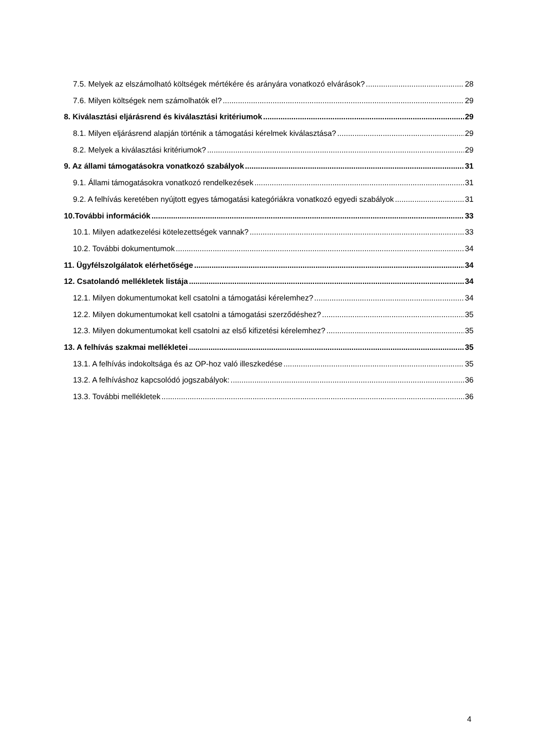7.5. Melyek az elszámolható költségek mértékére és arányára vonatkozó elvárások? 28
7.6. Milyen költségek nem számolhatók el? 29
8. Kiválasztási eljárásrend és kiválasztási kritériumok 29
8.1. Milyen eljárásrend alapján történik a támogatási kérelmek kiválasztása? 29
8.2. Melyek a kiválasztási kritériumok? 29
9. Az állami támogatásokra vonatkozó szabályok 31
9.1. Állami támogatásokra vonatkozó rendelkezések 31
9.2. A felhívás keretében nyújtott egyes támogatási kategóriákra vonatkozó egyedi szabályok 31
10.További információk 33
10.1. Milyen adatkezelési kötelezettségek vannak? 33
10.2. További dokumentumok 34
11. Ügyfélszolgálatok elérhetősége 34
12. Csatolandó mellékletek listája 34
12.1. Milyen dokumentumokat kell csatolni a támogatási kérelemhez? 34
12.2. Milyen dokumentumokat kell csatolni a támogatási szerződéshez? 35
12.3. Milyen dokumentumokat kell csatolni az első kifizetési kérelemhez? 35
13. A felhívás szakmai mellékletei 35
13.1. A felhívás indokoltsága és az OP-hoz való illeszkedése 35
13.2. A felhíváshoz kapcsolódó jogszabályok: 36
13.3. További mellékletek 36
4